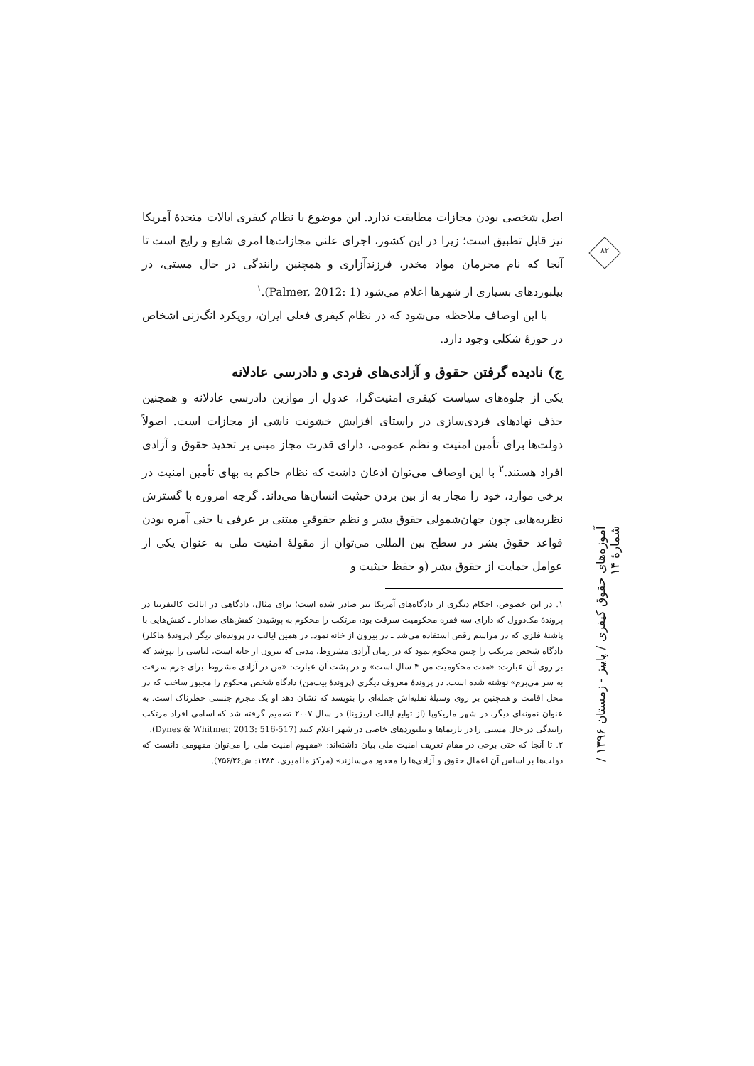اصل شخصی بودن مجازات مطابقت ندارد. این موضوع با نظام کیفری ایالات متحدهٔ آمریکا نیز قابل تطبیق است؛ زیرا در این کشور، اجرای علنی مجازات‌ها امری شایع و رایج است تا آنجا که نام مجرمان مواد مخدر، فرزندآزاری و همچنین رانندگی در حال مستی، در بیلبوردهای بسیاری از شهرها اعلام می‌شود (Palmer, 2012: 1).<sup>۱</sup>
با این اوصاف ملاحظه می‌شود که در نظام کیفری فعلی ایران، رویکرد انگ‌زنی اشخاص در حوزهٔ شکلی وجود دارد.
ج) نادیده گرفتن حقوق و آزادی‌های فردی و دادرسی عادلانه
یکی از جلوه‌های سیاست کیفری امنیت‌گرا، عدول از موازین دادرسی عادلانه و همچنین حذف نهادهای فردی‌سازی در راستای افزایش خشونت ناشی از مجازات است. اصولاً دولت‌ها برای تأمین امنیت و نظم عمومی، دارای قدرت مجاز مبنی بر تحدید حقوق و آزادی افراد هستند.<sup>۲</sup> با این اوصاف می‌توان اذعان داشت که نظام حاکم به بهای تأمین امنیت در برخی موارد، خود را مجاز به از بین بردن حیثیت انسان‌ها می‌داند. گرچه امروزه با گسترش نظریه‌هایی چون جهان‌شمولی حقوق بشر و نظم حقوقیِ مبتنی بر عرفی یا حتی آمره بودن قواعد حقوق بشر در سطح بین المللی می‌توان از مقولهٔ امنیت ملی به عنوان یکی از عوامل حمایت از حقوق بشر (و حفظ حیثیت و
۱. در این خصوص، احکام دیگری از دادگاه‌های آمریکا نیز صادر شده است؛ برای مثال، دادگاهی در ایالت کالیفرنیا در پروندهٔ مک‌دوول که دارای سه فقره محکومیت سرقت بود، مرتکب را محکوم به پوشیدن کفش‌های صدادار ـ کفش‌هایی با پاشنهٔ فلزی که در مراسم رقص استفاده می‌شد ـ در بیرون از خانه نمود. در همین ایالت در پرونده‌ای دیگر (پروندهٔ هاکلر) دادگاه شخص مرتکب را چنین محکوم نمود که در زمان آزادی مشروط، مدتی که بیرون از خانه است، لباسی را بپوشد که بر روی آن عبارت: «مدت محکومیت من ۴ سال است» و در پشت آن عبارت: «من در آزادی مشروط برای جرم سرقت به سر می‌برم» نوشته شده است. در پروندهٔ معروف دیگری (پروندهٔ بیت‌من) دادگاه شخص محکوم را مجبور ساخت که در محل اقامت و همچنین بر روی وسیلهٔ نقلیه‌اش جمله‌ای را بنویسد که نشان دهد او یک مجرم جنسی خطرناک است. به عنوان نمونه‌ای دیگر، در شهر ماریکوپا (از توابع ایالت آریزونا) در سال ۲۰۰۷ تصمیم گرفته شد که اسامی افراد مرتکب رانندگی در حال مستی را در تارنماها و بیلبوردهای خاصی در شهر اعلام کنند (Dynes & Whitmer, 2013: 516-517).
۲. تا آنجا که حتی برخی در مقام تعریف امنیت ملی بیان داشته‌اند: «مفهوم امنیت ملی را می‌توان مفهومی دانست که دولت‌ها بر اساس آن اعمال حقوق و آزادی‌ها را محدود می‌سازند» (مرکز مالمیری، ۱۳۸۳: ش۷۵۶/۲۶).
۸۲
آموزه‌های حقوق کیفری / پاییز - زمستان ۱۳۹۶ / شمارهٔ ۱۴